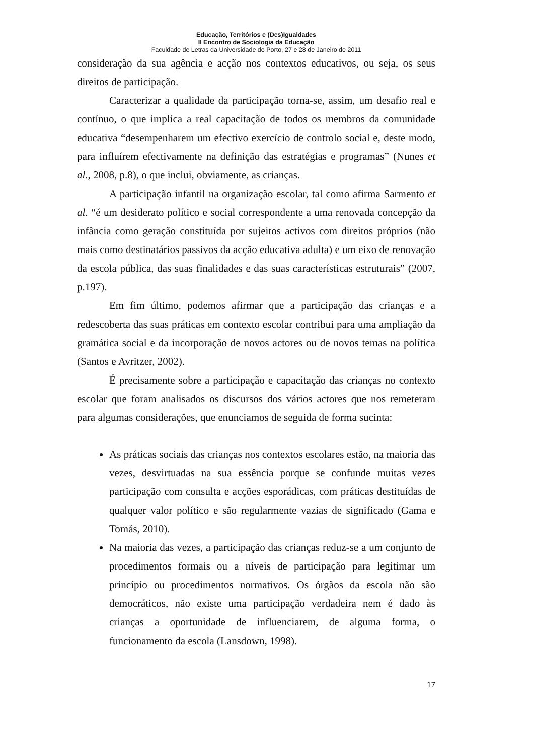Educação, Territórios e (Des)Igualdades
II Encontro de Sociologia da Educação
Faculdade de Letras da Universidade do Porto, 27 e 28 de Janeiro de 2011
consideração da sua agência e acção nos contextos educativos, ou seja, os seus direitos de participação.
Caracterizar a qualidade da participação torna-se, assim, um desafio real e contínuo, o que implica a real capacitação de todos os membros da comunidade educativa “desempenharem um efectivo exercício de controlo social e, deste modo, para influírem efectivamente na definição das estratégias e programas” (Nunes et al., 2008, p.8), o que inclui, obviamente, as crianças.
A participação infantil na organização escolar, tal como afirma Sarmento et al. “é um desiderato político e social correspondente a uma renovada concepção da infância como geração constituída por sujeitos activos com direitos próprios (não mais como destinatários passivos da acção educativa adulta) e um eixo de renovação da escola pública, das suas finalidades e das suas características estruturais” (2007, p.197).
Em fim último, podemos afirmar que a participação das crianças e a redescoberta das suas práticas em contexto escolar contribui para uma ampliação da gramática social e da incorporação de novos actores ou de novos temas na política (Santos e Avritzer, 2002).
É precisamente sobre a participação e capacitação das crianças no contexto escolar que foram analisados os discursos dos vários actores que nos remeteram para algumas considerações, que enunciamos de seguida de forma sucinta:
As práticas sociais das crianças nos contextos escolares estão, na maioria das vezes, desvirtuadas na sua essência porque se confunde muitas vezes participação com consulta e acções esporádicas, com práticas destituídas de qualquer valor político e são regularmente vazias de significado (Gama e Tomás, 2010).
Na maioria das vezes, a participação das crianças reduz-se a um conjunto de procedimentos formais ou a níveis de participação para legitimar um princípio ou procedimentos normativos. Os órgãos da escola não são democráticos, não existe uma participação verdadeira nem é dado às crianças a oportunidade de influenciarem, de alguma forma, o funcionamento da escola (Lansdown, 1998).
17